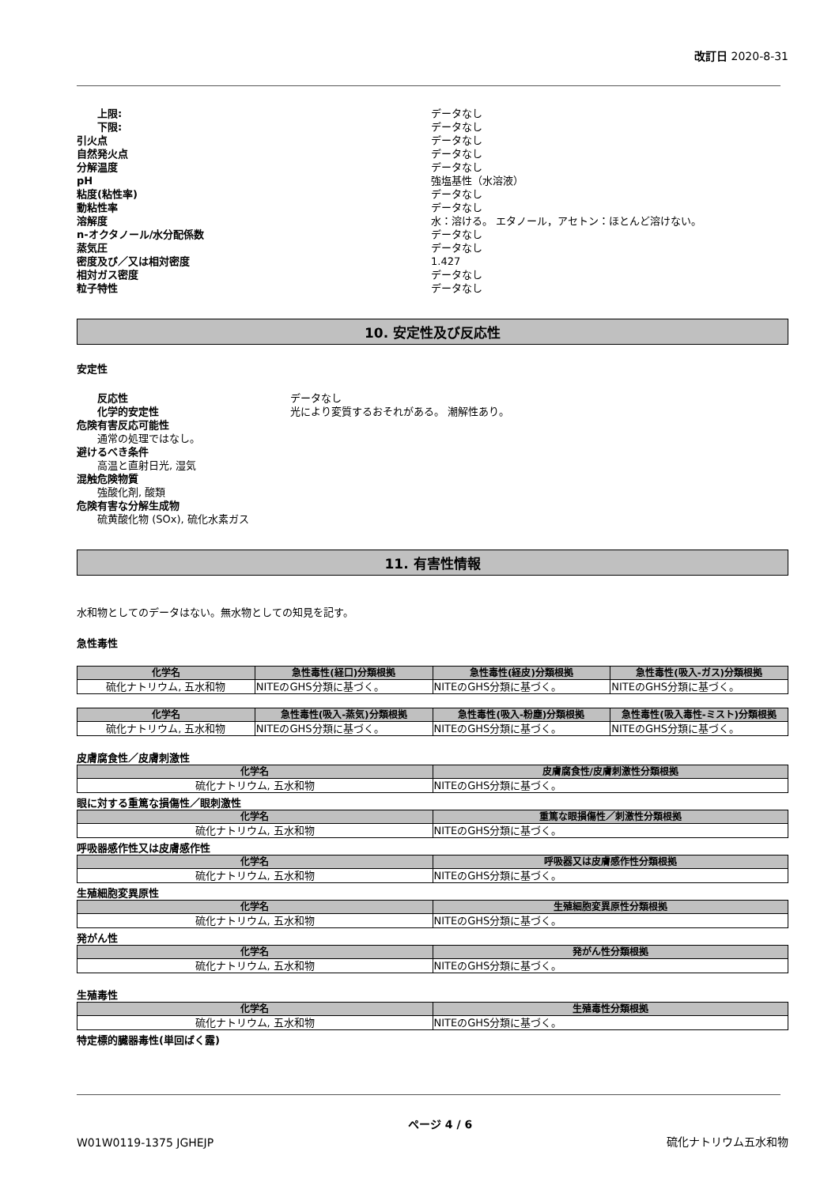改訂日 2020-8-31
上限:
データなし
下限:
データなし
引火点
データなし
自然発火点
データなし
分解温度
データなし
pH
強塩基性（水溶液）
粘度(粘性率)
データなし
動粘性率
データなし
溶解度
水：溶ける。 エタノール，アセトン：ほとんど溶けない。
n-オクタノール/水分配係数
データなし
蒸気圧
データなし
密度及び／又は相対密度
1.427
相対ガス密度
データなし
粒子特性
データなし
10. 安定性及び反応性
安定性
反応性
データなし
化学的安定性
光により変質するおそれがある。 潮解性あり。
危険有害反応可能性
通常の処理ではなし。
避けるべき条件
高温と直射日光, 湿気
混触危険物質
強酸化剤, 酸類
危険有害な分解生成物
硫黄酸化物 (SOx), 硫化水素ガス
11. 有害性情報
水和物としてのデータはない。無水物としての知見を記す。
急性毒性
| 化学名 | 急性毒性(経口)分類根拠 | 急性毒性(経皮)分類根拠 | 急性毒性(吸入-ガス)分類根拠 |
| --- | --- | --- | --- |
| 硫化ナトリウム, 五水和物 | NITEのGHS分類に基づく。 | NITEのGHS分類に基づく。 | NITEのGHS分類に基づく。 |
| 化学名 | 急性毒性(吸入-蒸気)分類根拠 | 急性毒性(吸入-粉塵)分類根拠 | 急性毒性(吸入毒性-ミスト)分類根拠 |
| --- | --- | --- | --- |
| 硫化ナトリウム, 五水和物 | NITEのGHS分類に基づく。 | NITEのGHS分類に基づく。 | NITEのGHS分類に基づく。 |
皮膚腐食性／皮膚刺激性
| 化学名 | 皮膚腐食性/皮膚刺激性分類根拠 |
| --- | --- |
| 硫化ナトリウム, 五水和物 | NITEのGHS分類に基づく。 |
眼に対する重篤な損傷性／眼刺激性
| 化学名 | 重篤な眼損傷性／刺激性分類根拠 |
| --- | --- |
| 硫化ナトリウム, 五水和物 | NITEのGHS分類に基づく。 |
呼吸器感作性又は皮膚感作性
| 化学名 | 呼吸器又は皮膚感作性分類根拠 |
| --- | --- |
| 硫化ナトリウム, 五水和物 | NITEのGHS分類に基づく。 |
生殖細胞変異原性
| 化学名 | 生殖細胞変異原性分類根拠 |
| --- | --- |
| 硫化ナトリウム, 五水和物 | NITEのGHS分類に基づく。 |
発がん性
| 化学名 | 発がん性分類根拠 |
| --- | --- |
| 硫化ナトリウム, 五水和物 | NITEのGHS分類に基づく。 |
生殖毒性
| 化学名 | 生殖毒性分類根拠 |
| --- | --- |
| 硫化ナトリウム, 五水和物 | NITEのGHS分類に基づく。 |
特定標的臓器毒性(単回ばく露)
W01W0119-1375 JGHEJP
ページ 4 / 6
硫化ナトリウム五水和物